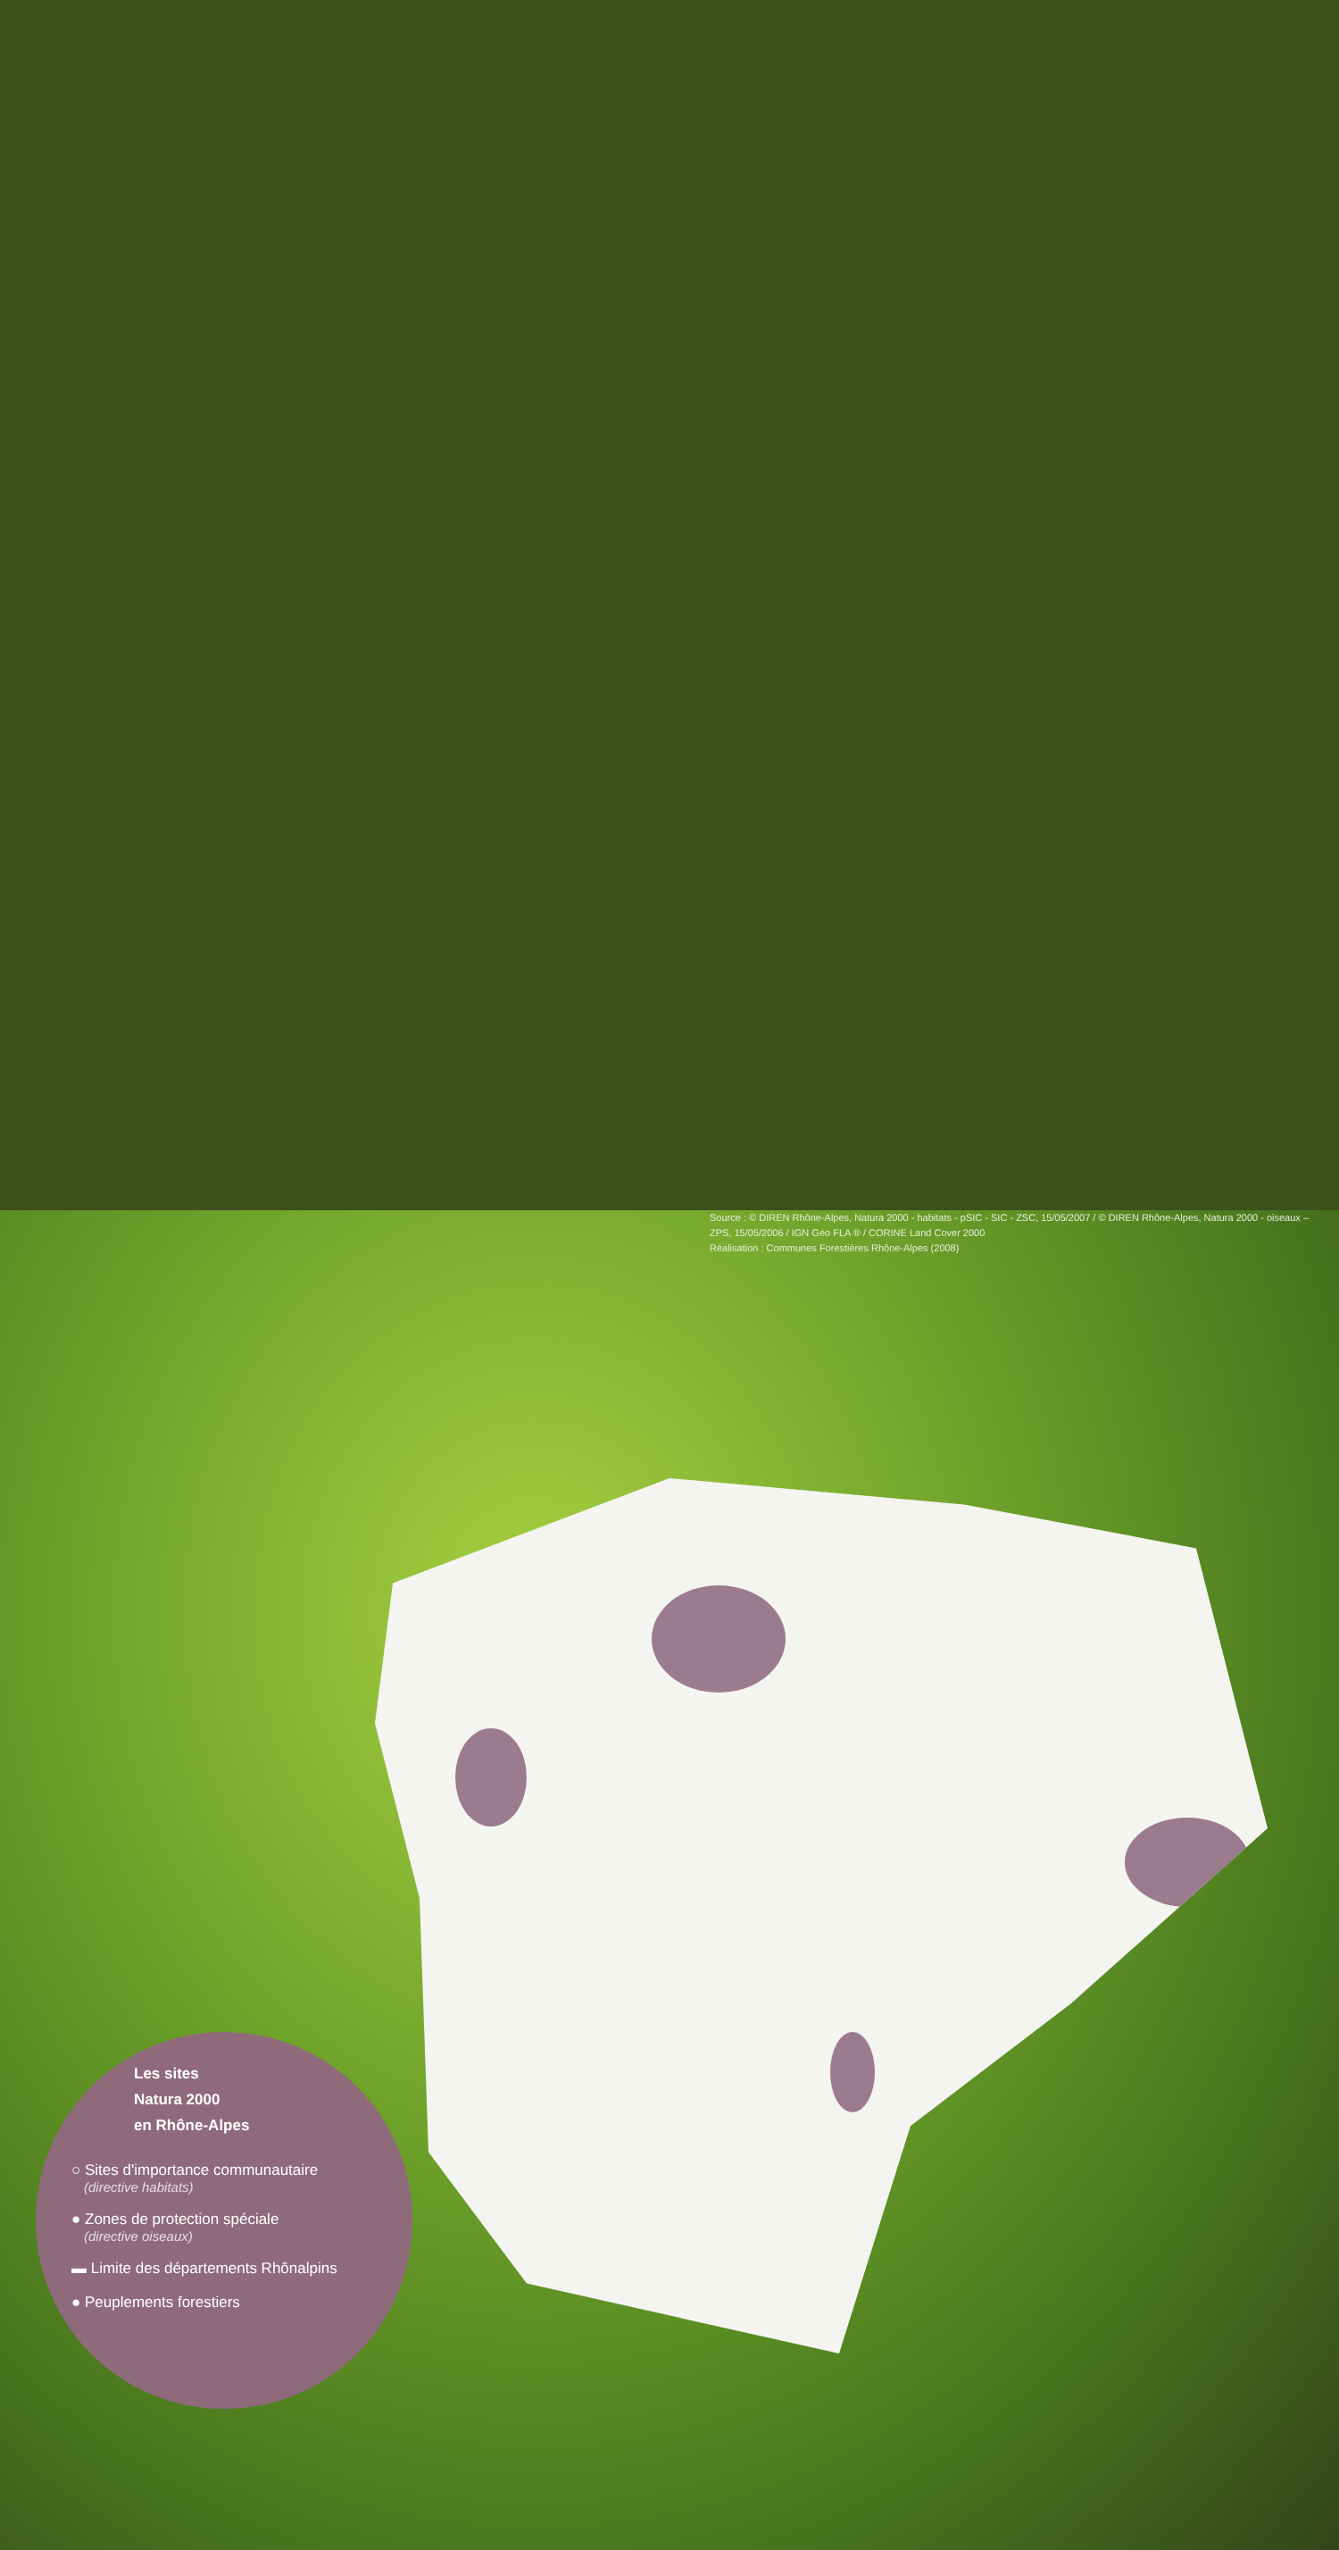Les sites
Natura 2000
en Rhône-Alpes
○ Sites d'importance communautaire
(directive habitats)
● Zones de protection spéciale
(directive oiseaux)
▬ Limite des départements Rhônalpins
● Peuplements forestiers
Source : © DIREN Rhône-Alpes, Natura 2000 - habitats - pSIC - SIC - ZSC, 15/05/2007 / © DIREN Rhône-Alpes, Natura 2000 - oiseaux – ZPS, 15/05/2006 / IGN Géo FLA ® / CORINE Land Cover 2000
Réalisation : Communes Forestières Rhône-Alpes (2008)